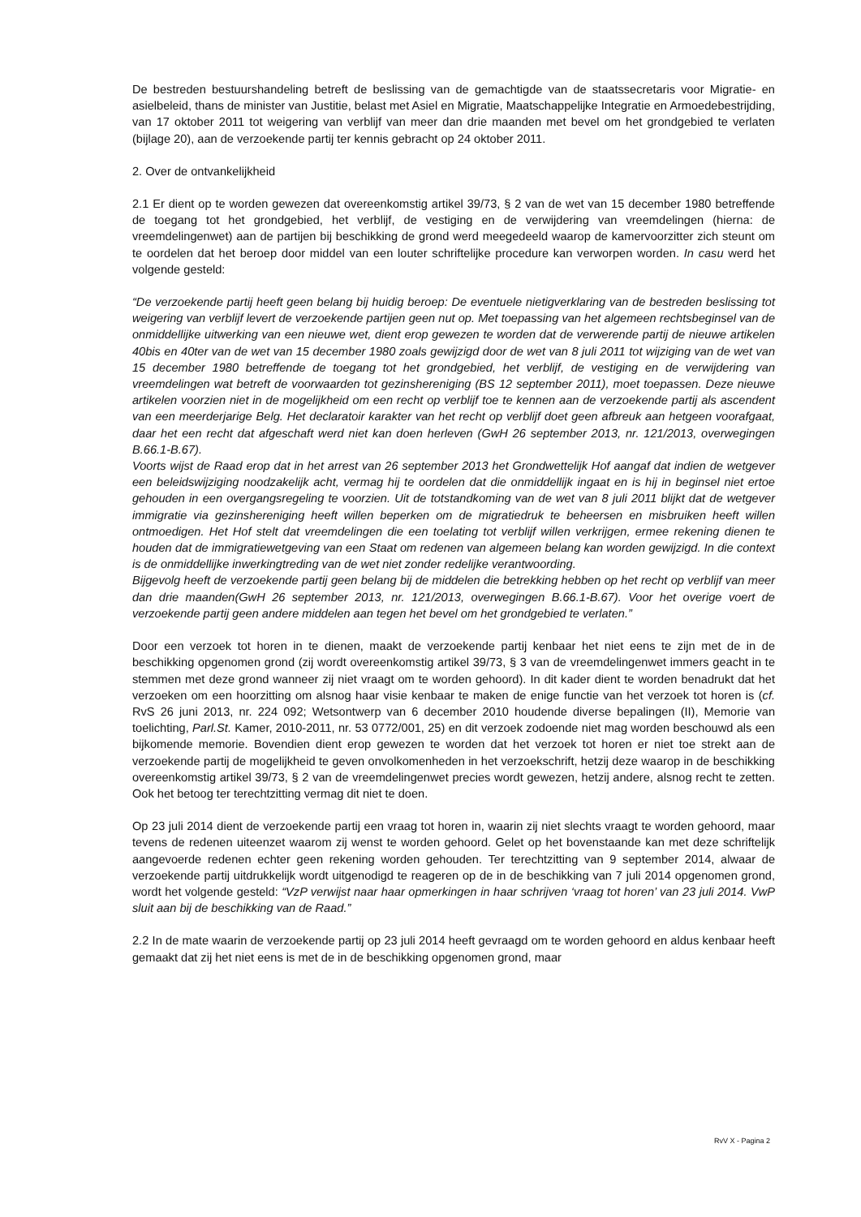De bestreden bestuurshandeling betreft de beslissing van de gemachtigde van de staatssecretaris voor Migratie- en asielbeleid, thans de minister van Justitie, belast met Asiel en Migratie, Maatschappelijke Integratie en Armoedebestrijding, van 17 oktober 2011 tot weigering van verblijf van meer dan drie maanden met bevel om het grondgebied te verlaten (bijlage 20), aan de verzoekende partij ter kennis gebracht op 24 oktober 2011.
2. Over de ontvankelijkheid
2.1 Er dient op te worden gewezen dat overeenkomstig artikel 39/73, § 2 van de wet van 15 december 1980 betreffende de toegang tot het grondgebied, het verblijf, de vestiging en de verwijdering van vreemdelingen (hierna: de vreemdelingenwet) aan de partijen bij beschikking de grond werd meegedeeld waarop de kamervoorzitter zich steunt om te oordelen dat het beroep door middel van een louter schriftelijke procedure kan verworpen worden. In casu werd het volgende gesteld:
“De verzoekende partij heeft geen belang bij huidig beroep: De eventuele nietigverklaring van de bestreden beslissing tot weigering van verblijf levert de verzoekende partijen geen nut op. Met toepassing van het algemeen rechtsbeginsel van de onmiddellijke uitwerking van een nieuwe wet, dient erop gewezen te worden dat de verwerende partij de nieuwe artikelen 40bis en 40ter van de wet van 15 december 1980 zoals gewijzigd door de wet van 8 juli 2011 tot wijziging van de wet van 15 december 1980 betreffende de toegang tot het grondgebied, het verblijf, de vestiging en de verwijdering van vreemdelingen wat betreft de voorwaarden tot gezinshereniging (BS 12 september 2011), moet toepassen. Deze nieuwe artikelen voorzien niet in de mogelijkheid om een recht op verblijf toe te kennen aan de verzoekende partij als ascendent van een meerderjarige Belg. Het declaratoir karakter van het recht op verblijf doet geen afbreuk aan hetgeen voorafgaat, daar het een recht dat afgeschaft werd niet kan doen herleven (GwH 26 september 2013, nr. 121/2013, overwegingen B.66.1-B.67).
Voorts wijst de Raad erop dat in het arrest van 26 september 2013 het Grondwettelijk Hof aangaf dat indien de wetgever een beleidswijziging noodzakelijk acht, vermag hij te oordelen dat die onmiddellijk ingaat en is hij in beginsel niet ertoe gehouden in een overgangsregeling te voorzien. Uit de totstandkoming van de wet van 8 juli 2011 blijkt dat de wetgever immigratie via gezinshereniging heeft willen beperken om de migratiedruk te beheersen en misbruiken heeft willen ontmoedigen. Het Hof stelt dat vreemdelingen die een toelating tot verblijf willen verkrijgen, ermee rekening dienen te houden dat de immigratiewetgeving van een Staat om redenen van algemeen belang kan worden gewijzigd. In die context is de onmiddellijke inwerkingtreding van de wet niet zonder redelijke verantwoording.
Bijgevolg heeft de verzoekende partij geen belang bij de middelen die betrekking hebben op het recht op verblijf van meer dan drie maanden(GwH 26 september 2013, nr. 121/2013, overwegingen B.66.1-B.67). Voor het overige voert de verzoekende partij geen andere middelen aan tegen het bevel om het grondgebied te verlaten.”
Door een verzoek tot horen in te dienen, maakt de verzoekende partij kenbaar het niet eens te zijn met de in de beschikking opgenomen grond (zij wordt overeenkomstig artikel 39/73, § 3 van de vreemdelingenwet immers geacht in te stemmen met deze grond wanneer zij niet vraagt om te worden gehoord). In dit kader dient te worden benadrukt dat het verzoeken om een hoorzitting om alsnog haar visie kenbaar te maken de enige functie van het verzoek tot horen is (cf. RvS 26 juni 2013, nr. 224 092; Wetsontwerp van 6 december 2010 houdende diverse bepalingen (II), Memorie van toelichting, Parl.St. Kamer, 2010-2011, nr. 53 0772/001, 25) en dit verzoek zodoende niet mag worden beschouwd als een bijkomende memorie. Bovendien dient erop gewezen te worden dat het verzoek tot horen er niet toe strekt aan de verzoekende partij de mogelijkheid te geven onvolkomenheden in het verzoekschrift, hetzij deze waarop in de beschikking overeenkomstig artikel 39/73, § 2 van de vreemdelingenwet precies wordt gewezen, hetzij andere, alsnog recht te zetten. Ook het betoog ter terechtzitting vermag dit niet te doen.
Op 23 juli 2014 dient de verzoekende partij een vraag tot horen in, waarin zij niet slechts vraagt te worden gehoord, maar tevens de redenen uiteenzet waarom zij wenst te worden gehoord. Gelet op het bovenstaande kan met deze schriftelijk aangevoerde redenen echter geen rekening worden gehouden. Ter terechtzitting van 9 september 2014, alwaar de verzoekende partij uitdrukkelijk wordt uitgenodigd te reageren op de in de beschikking van 7 juli 2014 opgenomen grond, wordt het volgende gesteld: “VzP verwijst naar haar opmerkingen in haar schrijven ‘vraag tot horen’ van 23 juli 2014. VwP sluit aan bij de beschikking van de Raad.”
2.2 In de mate waarin de verzoekende partij op 23 juli 2014 heeft gevraagd om te worden gehoord en aldus kenbaar heeft gemaakt dat zij het niet eens is met de in de beschikking opgenomen grond, maar
RvV X - Pagina 2